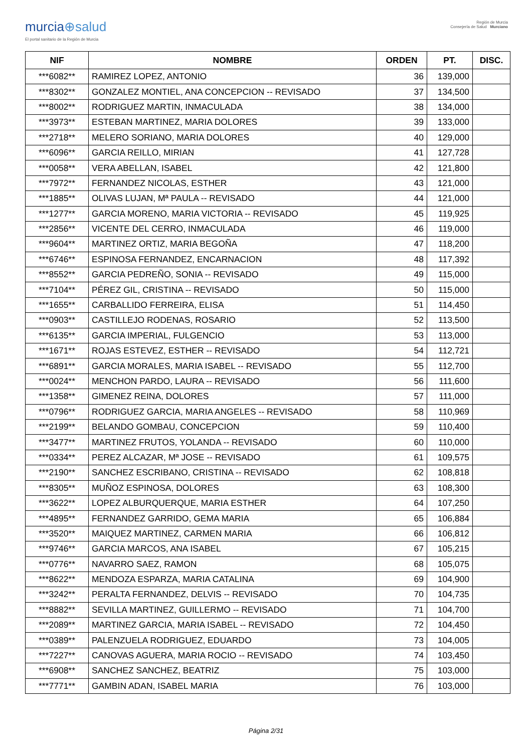murcia⊕salud
El portal sanitario de la Región de Murcia
Región de Murcia
Consejería de Salud Murciano
| NIF | NOMBRE | ORDEN | PT. | DISC. |
| --- | --- | --- | --- | --- |
| ***6082** | RAMIREZ LOPEZ, ANTONIO | 36 | 139,000 | |
| ***8302** | GONZALEZ MONTIEL, ANA CONCEPCION -- REVISADO | 37 | 134,500 | |
| ***8002** | RODRIGUEZ MARTIN, INMACULADA | 38 | 134,000 | |
| ***3973** | ESTEBAN MARTINEZ, MARIA DOLORES | 39 | 133,000 | |
| ***2718** | MELERO SORIANO, MARIA DOLORES | 40 | 129,000 | |
| ***6096** | GARCIA REILLO, MIRIAN | 41 | 127,728 | |
| ***0058** | VERA ABELLAN, ISABEL | 42 | 121,800 | |
| ***7972** | FERNANDEZ NICOLAS, ESTHER | 43 | 121,000 | |
| ***1885** | OLIVAS LUJAN, Mª PAULA -- REVISADO | 44 | 121,000 | |
| ***1277** | GARCIA MORENO, MARIA VICTORIA -- REVISADO | 45 | 119,925 | |
| ***2856** | VICENTE DEL CERRO, INMACULADA | 46 | 119,000 | |
| ***9604** | MARTINEZ ORTIZ, MARIA BEGOÑA | 47 | 118,200 | |
| ***6746** | ESPINOSA FERNANDEZ, ENCARNACION | 48 | 117,392 | |
| ***8552** | GARCIA PEDREÑO, SONIA -- REVISADO | 49 | 115,000 | |
| ***7104** | PÉREZ GIL, CRISTINA -- REVISADO | 50 | 115,000 | |
| ***1655** | CARBALLIDO FERREIRA, ELISA | 51 | 114,450 | |
| ***0903** | CASTILLEJO RODENAS, ROSARIO | 52 | 113,500 | |
| ***6135** | GARCIA IMPERIAL, FULGENCIO | 53 | 113,000 | |
| ***1671** | ROJAS ESTEVEZ, ESTHER -- REVISADO | 54 | 112,721 | |
| ***6891** | GARCIA MORALES, MARIA ISABEL -- REVISADO | 55 | 112,700 | |
| ***0024** | MENCHON PARDO, LAURA -- REVISADO | 56 | 111,600 | |
| ***1358** | GIMENEZ REINA, DOLORES | 57 | 111,000 | |
| ***0796** | RODRIGUEZ GARCIA, MARIA ANGELES -- REVISADO | 58 | 110,969 | |
| ***2199** | BELANDO GOMBAU, CONCEPCION | 59 | 110,400 | |
| ***3477** | MARTINEZ FRUTOS, YOLANDA -- REVISADO | 60 | 110,000 | |
| ***0334** | PEREZ ALCAZAR, Mª JOSE -- REVISADO | 61 | 109,575 | |
| ***2190** | SANCHEZ ESCRIBANO, CRISTINA -- REVISADO | 62 | 108,818 | |
| ***8305** | MUÑOZ ESPINOSA, DOLORES | 63 | 108,300 | |
| ***3622** | LOPEZ ALBURQUERQUE, MARIA ESTHER | 64 | 107,250 | |
| ***4895** | FERNANDEZ GARRIDO, GEMA MARIA | 65 | 106,884 | |
| ***3520** | MAIQUEZ MARTINEZ, CARMEN MARIA | 66 | 106,812 | |
| ***9746** | GARCIA MARCOS, ANA ISABEL | 67 | 105,215 | |
| ***0776** | NAVARRO SAEZ, RAMON | 68 | 105,075 | |
| ***8622** | MENDOZA ESPARZA, MARIA CATALINA | 69 | 104,900 | |
| ***3242** | PERALTA FERNANDEZ, DELVIS -- REVISADO | 70 | 104,735 | |
| ***8882** | SEVILLA MARTINEZ, GUILLERMO -- REVISADO | 71 | 104,700 | |
| ***2089** | MARTINEZ GARCIA, MARIA ISABEL -- REVISADO | 72 | 104,450 | |
| ***0389** | PALENZUELA RODRIGUEZ, EDUARDO | 73 | 104,005 | |
| ***7227** | CANOVAS AGUERA, MARIA ROCIO -- REVISADO | 74 | 103,450 | |
| ***6908** | SANCHEZ SANCHEZ, BEATRIZ | 75 | 103,000 | |
| ***7771** | GAMBIN ADAN, ISABEL MARIA | 76 | 103,000 | |
Página 2/31